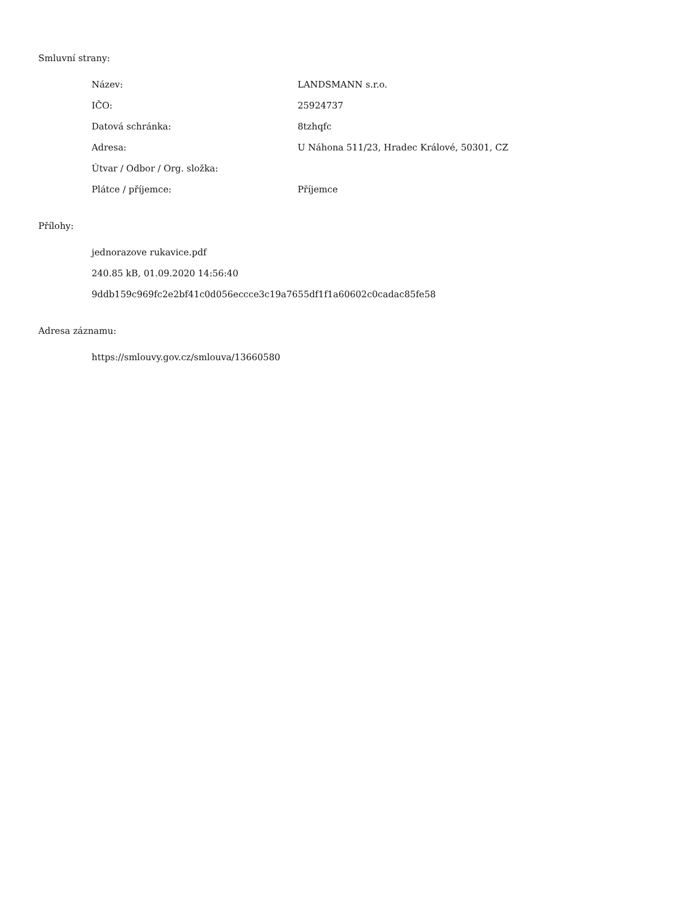Smluvní strany:
| Název: | LANDSMANN s.r.o. |
| IČO: | 25924737 |
| Datová schránka: | 8tzhqfc |
| Adresa: | U Náhona 511/23, Hradec Králové, 50301, CZ |
| Útvar / Odbor / Org. složka: | |
| Plátce / příjemce: | Příjemce |
Přílohy:
jednorazove rukavice.pdf
240.85 kB, 01.09.2020 14:56:40
9ddb159c969fc2e2bf41c0d056eccce3c19a7655df1f1a60602c0cadac85fe58
Adresa záznamu:
https://smlouvy.gov.cz/smlouva/13660580